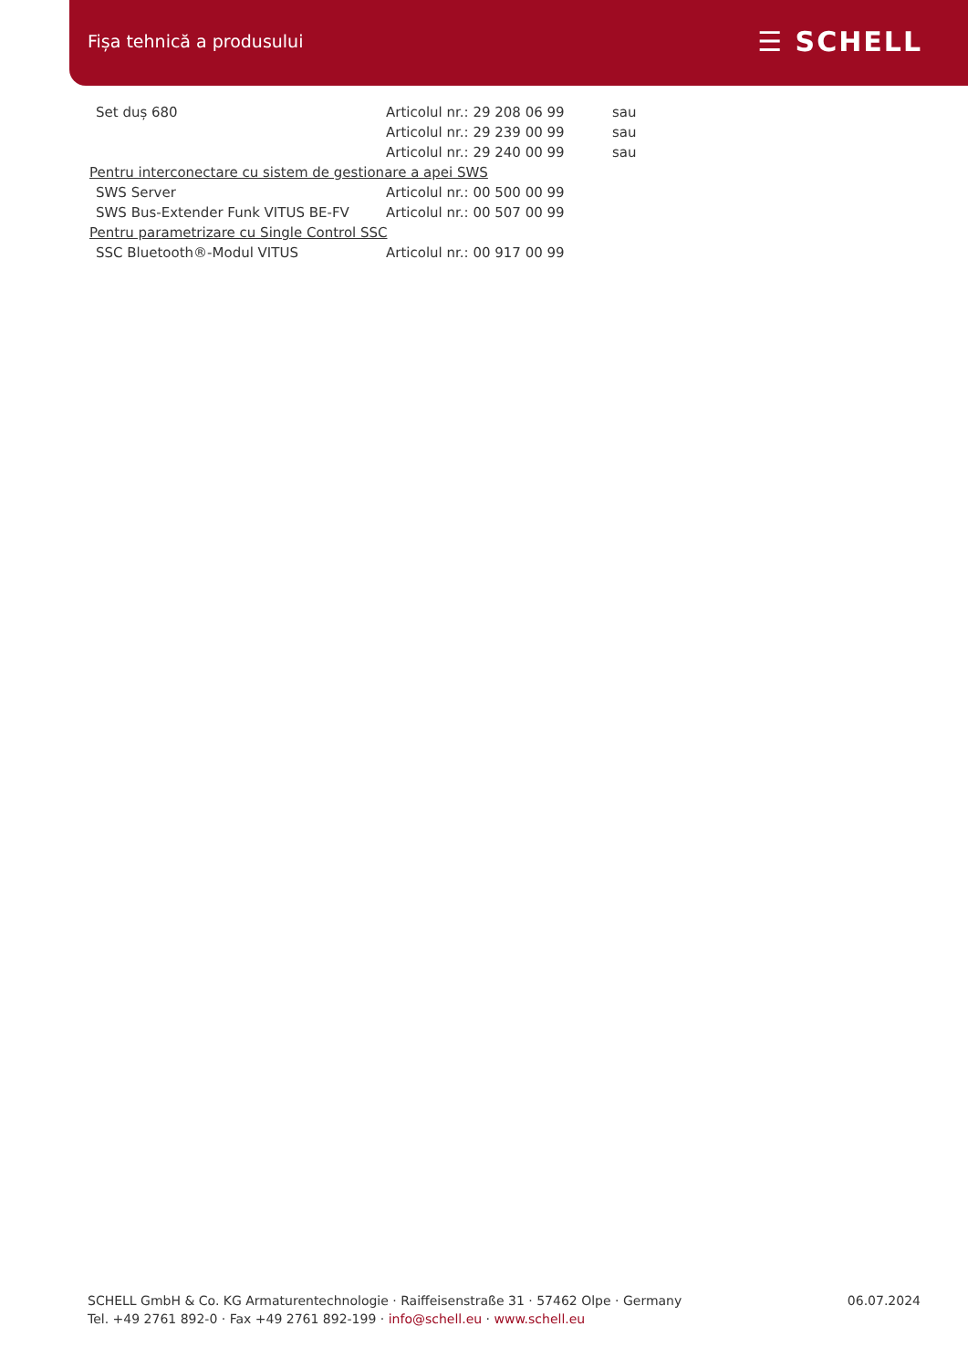Fișa tehnică a produsului ☰ SCHELL
| Set duș 680 | Articolul nr.: 29 208 06 99 | sau |
| | Articolul nr.: 29 239 00 99 | sau |
| | Articolul nr.: 29 240 00 99 | sau |
| Pentru interconectare cu sistem de gestionare a apei SWS | | |
| SWS Server | Articolul nr.: 00 500 00 99 | |
| SWS Bus-Extender Funk VITUS BE-FV | Articolul nr.: 00 507 00 99 | |
| Pentru parametrizare cu Single Control SSC | | |
| SSC Bluetooth®-Modul VITUS | Articolul nr.: 00 917 00 99 | |
SCHELL GmbH & Co. KG Armaturentechnologie · Raiffeisenstraße 31 · 57462 Olpe · Germany
Tel. +49 2761 892-0 · Fax +49 2761 892-199 · info@schell.eu · www.schell.eu
06.07.2024